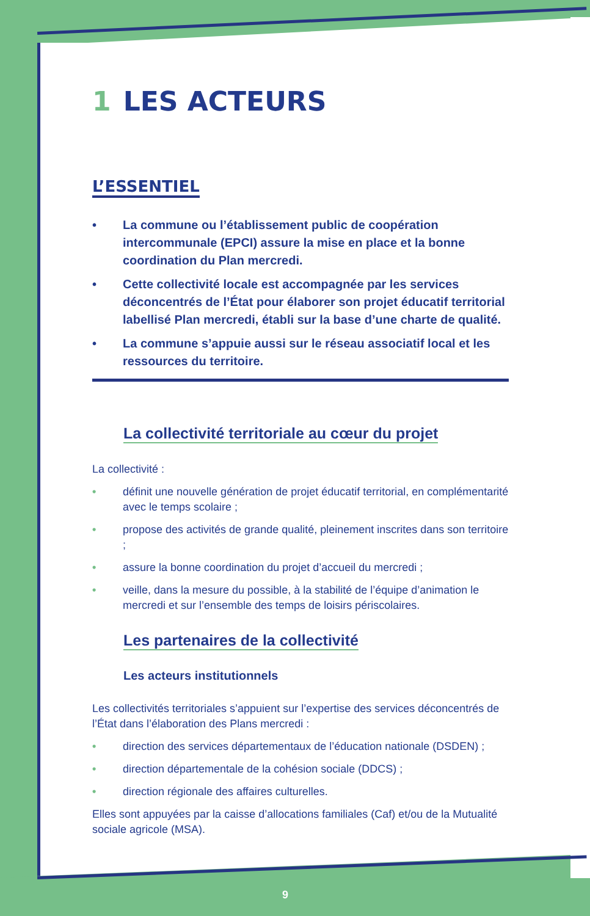1 LES ACTEURS
L’ESSENTIEL
• La commune ou l’établissement public de coopération intercommunale (EPCI) assure la mise en place et la bonne coordination du Plan mercredi.
• Cette collectivité locale est accompagnée par les services déconcentrés de l’État pour élaborer son projet éducatif territorial labellisé Plan mercredi, établi sur la base d’une charte de qualité.
• La commune s’appuie aussi sur le réseau associatif local et les ressources du territoire.
La collectivité territoriale au cœur du projet
La collectivité :
• définit une nouvelle génération de projet éducatif territorial, en complémentarité avec le temps scolaire ;
• propose des activités de grande qualité, pleinement inscrites dans son territoire ;
• assure la bonne coordination du projet d’accueil du mercredi ;
• veille, dans la mesure du possible, à la stabilité de l’équipe d’animation le mercredi et sur l’ensemble des temps de loisirs périscolaires.
Les partenaires de la collectivité
Les acteurs institutionnels
Les collectivités territoriales s’appuient sur l’expertise des services déconcentrés de l’État dans l’élaboration des Plans mercredi :
• direction des services départementaux de l’éducation nationale (DSDEN) ;
• direction départementale de la cohésion sociale (DDCS) ;
• direction régionale des affaires culturelles.
Elles sont appuyées par la caisse d’allocations familiales (Caf) et/ou de la Mutualité sociale agricole (MSA).
9